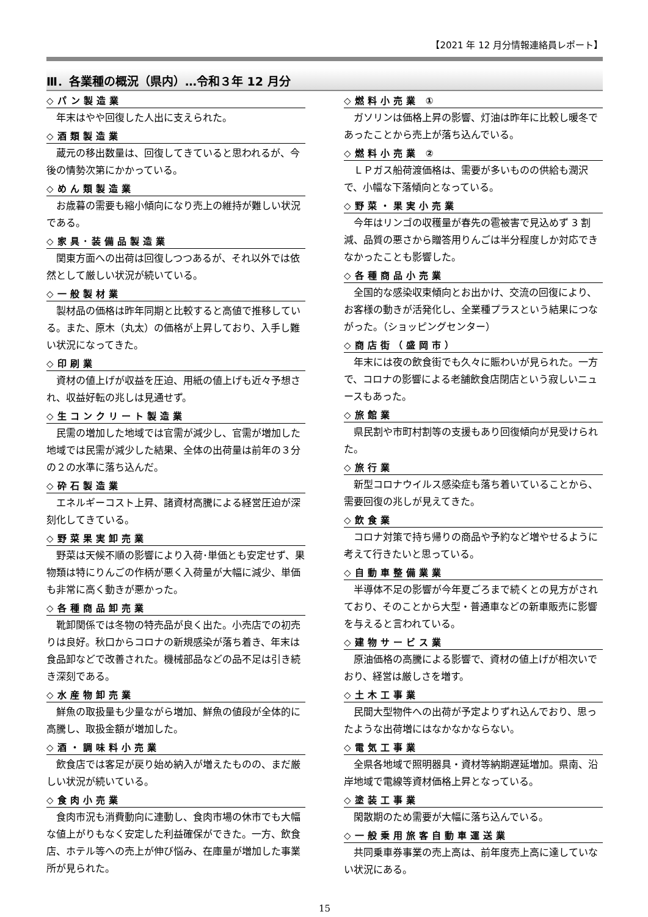【2021 年 12 月分情報連絡員レポート】
Ⅲ．各業種の概況（県内）…令和３年 12 月分
◇パン製造業
年末はやや回復した人出に支えられた。
◇酒類製造業
蔵元の移出数量は、回復してきていると思われるが、今後の情勢次第にかかっている。
◇めん類製造業
お歳暮の需要も縮小傾向になり売上の維持が難しい状況である。
◇家具･装備品製造業
関東方面への出荷は回復しつつあるが、それ以外では依然として厳しい状況が続いている。
◇一般製材業
製材品の価格は昨年同期と比較すると高値で推移している。また、原木（丸太）の価格が上昇しており、入手し難い状況になってきた。
◇印刷業
資材の値上げが収益を圧迫、用紙の値上げも近々予想され、収益好転の兆しは見通せず。
◇生コンクリート製造業
民需の増加した地域では官需が減少し、官需が増加した地域では民需が減少した結果、全体の出荷量は前年の３分の２の水準に落ち込んだ。
◇砕石製造業
エネルギーコスト上昇、諸資材高騰による経営圧迫が深刻化してきている。
◇野菜果実卸売業
野菜は天候不順の影響により入荷･単価とも安定せず、果物類は特にりんごの作柄が悪く入荷量が大幅に減少、単価も非常に高く動きが悪かった。
◇各種商品卸売業
靴卸関係では冬物の特売品が良く出た。小売店での初売りは良好。秋口からコロナの新規感染が落ち着き、年末は食品卸などで改善された。機械部品などの品不足は引き続き深刻である。
◇水産物卸売業
鮮魚の取扱量も少量ながら増加、鮮魚の値段が全体的に高騰し、取扱金額が増加した。
◇酒・調味料小売業
飲食店では客足が戻り始め納入が増えたものの、まだ厳しい状況が続いている。
◇食肉小売業
食肉市況も消費動向に連動し、食肉市場の休市でも大幅な値上がりもなく安定した利益確保ができた。一方、飲食店、ホテル等への売上が伸び悩み、在庫量が増加した事業所が見られた。
◇燃料小売業 ①
ガソリンは価格上昇の影響、灯油は昨年に比較し暖冬であったことから売上が落ち込んでいる。
◇燃料小売業 ②
ＬＰガス船荷渡価格は、需要が多いものの供給も潤沢で、小幅な下落傾向となっている。
◇野菜・果実小売業
今年はリンゴの収穫量が春先の雹被害で見込めず 3 割減、品質の悪さから贈答用りんごは半分程度しか対応できなかったことも影響した。
◇各種商品小売業
全国的な感染収束傾向とお出かけ、交流の回復により、お客様の動きが活発化し、全業種プラスという結果につながった。（ショッピングセンター）
◇商店街（盛岡市）
年末には夜の飲食街でも久々に賑わいが見られた。一方で、コロナの影響による老舗飲食店閉店という寂しいニュースもあった。
◇旅館業
県民割や市町村割等の支援もあり回復傾向が見受けられた。
◇旅行業
新型コロナウイルス感染症も落ち着いていることから、需要回復の兆しが見えてきた。
◇飲食業
コロナ対策で持ち帰りの商品や予約など増やせるように考えて行きたいと思っている。
◇自動車整備業業
半導体不足の影響が今年夏ごろまで続くとの見方がされており、そのことから大型・普通車などの新車販売に影響を与えると言われている。
◇建物サービス業
原油価格の高騰による影響で、資材の値上げが相次いでおり、経営は厳しさを増す。
◇土木工事業
民間大型物件への出荷が予定よりずれ込んでおり、思ったような出荷増にはなかなかならない。
◇電気工事業
全県各地域で照明器具・資材等納期遅延増加。県南、沿岸地域で電線等資材価格上昇となっている。
◇塗装工事業
閑散期のため需要が大幅に落ち込んでいる。
◇一般乗用旅客自動車運送業
共同乗車券事業の売上高は、前年度売上高に達していない状況にある。
15